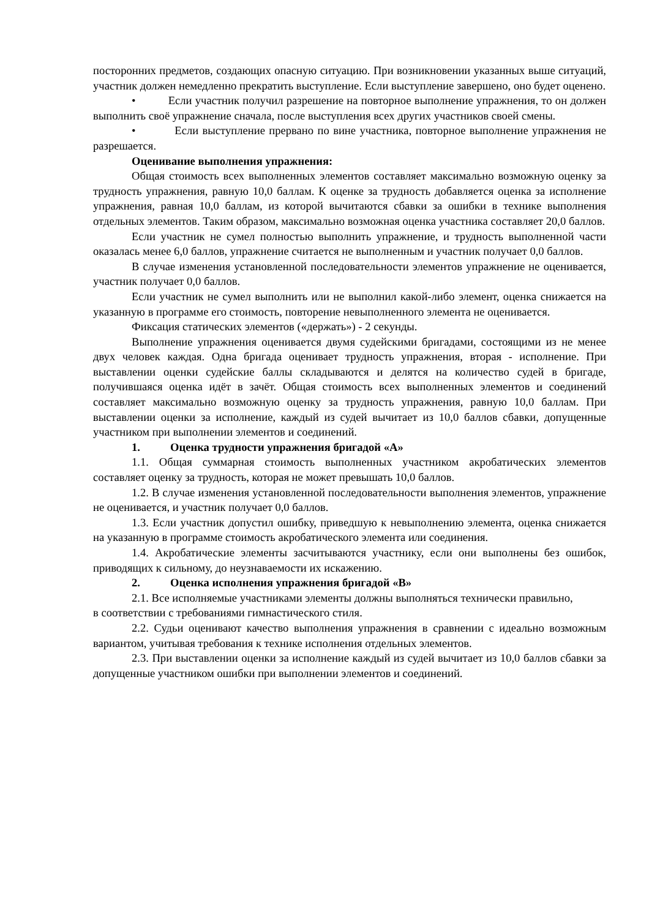посторонних предметов, создающих опасную ситуацию. При возникновении указанных выше ситуаций, участник должен немедленно прекратить выступление. Если выступление завершено, оно будет оценено.
• Если участник получил разрешение на повторное выполнение упражнения, то он должен выполнить своё упражнение сначала, после выступления всех других участников своей смены.
• Если выступление прервано по вине участника, повторное выполнение упражнения не разрешается.
Оценивание выполнения упражнения:
Общая стоимость всех выполненных элементов составляет максимально возможную оценку за трудность упражнения, равную 10,0 баллам. К оценке за трудность добавляется оценка за исполнение упражнения, равная 10,0 баллам, из которой вычитаются сбавки за ошибки в технике выполнения отдельных элементов. Таким образом, максимально возможная оценка участника составляет 20,0 баллов.
Если участник не сумел полностью выполнить упражнение, и трудность выполненной части оказалась менее 6,0 баллов, упражнение считается не выполненным и участник получает 0,0 баллов.
В случае изменения установленной последовательности элементов упражнение не оценивается, участник получает 0,0 баллов.
Если участник не сумел выполнить или не выполнил какой-либо элемент, оценка снижается на указанную в программе его стоимость, повторение невыполненного элемента не оценивается.
Фиксация статических элементов («держать») - 2 секунды.
Выполнение упражнения оценивается двумя судейскими бригадами, состоящими из не менее двух человек каждая. Одна бригада оценивает трудность упражнения, вторая - исполнение. При выставлении оценки судейские баллы складываются и делятся на количество судей в бригаде, получившаяся оценка идёт в зачёт. Общая стоимость всех выполненных элементов и соединений составляет максимально возможную оценку за трудность упражнения, равную 10,0 баллам. При выставлении оценки за исполнение, каждый из судей вычитает из 10,0 баллов сбавки, допущенные участником при выполнении элементов и соединений.
1. Оценка трудности упражнения бригадой «А»
1.1. Общая суммарная стоимость выполненных участником акробатических элементов составляет оценку за трудность, которая не может превышать 10,0 баллов.
1.2. В случае изменения установленной последовательности выполнения элементов, упражнение не оценивается, и участник получает 0,0 баллов.
1.3. Если участник допустил ошибку, приведшую к невыполнению элемента, оценка снижается на указанную в программе стоимость акробатического элемента или соединения.
1.4. Акробатические элементы засчитываются участнику, если они выполнены без ошибок, приводящих к сильному, до неузнаваемости их искажению.
2. Оценка исполнения упражнения бригадой «В»
2.1. Все исполняемые участниками элементы должны выполняться технически правильно,
в соответствии с требованиями гимнастического стиля.
2.2. Судьи оценивают качество выполнения упражнения в сравнении с идеально возможным вариантом, учитывая требования к технике исполнения отдельных элементов.
2.3. При выставлении оценки за исполнение каждый из судей вычитает из 10,0 баллов сбавки за допущенные участником ошибки при выполнении элементов и соединений.